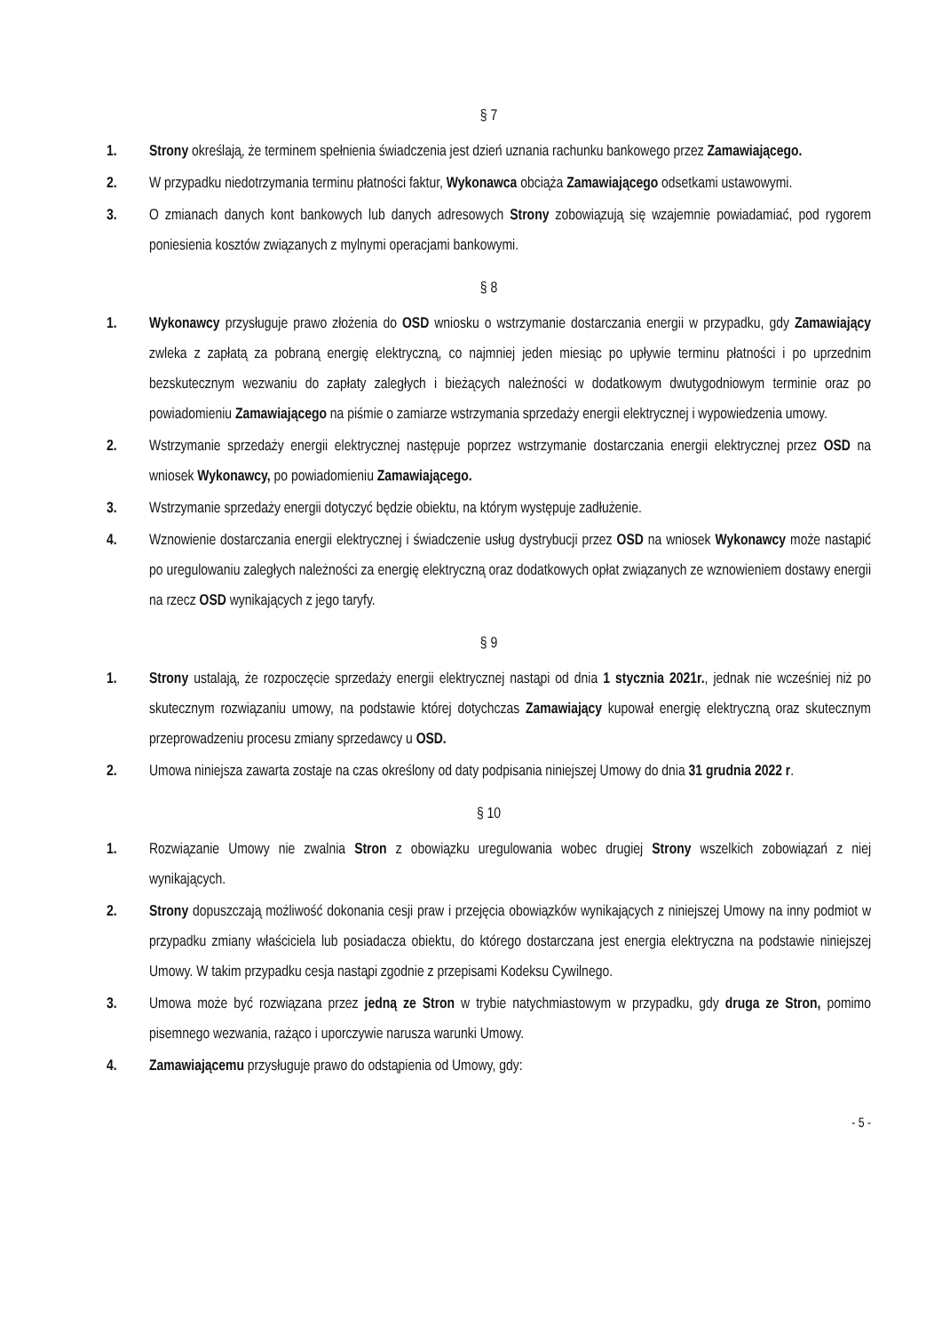§ 7
1. Strony określają, że terminem spełnienia świadczenia jest dzień uznania rachunku bankowego przez Zamawiającego.
2. W przypadku niedotrzymania terminu płatności faktur, Wykonawca obciąża Zamawiającego odsetkami ustawowymi.
3. O zmianach danych kont bankowych lub danych adresowych Strony zobowiązują się wzajemnie powiadamiać, pod rygorem poniesienia kosztów związanych z mylnymi operacjami bankowymi.
§ 8
1. Wykonawcy przysługuje prawo złożenia do OSD wniosku o wstrzymanie dostarczania energii w przypadku, gdy Zamawiający zwleka z zapłatą za pobraną energię elektryczną, co najmniej jeden miesiąc po upływie terminu płatności i po uprzednim bezskutecznym wezwaniu do zapłaty zaległych i bieżących należności w dodatkowym dwutygodniowym terminie oraz po powiadomieniu Zamawiającego na piśmie o zamiarze wstrzymania sprzedaży energii elektrycznej i wypowiedzenia umowy.
2. Wstrzymanie sprzedaży energii elektrycznej następuje poprzez wstrzymanie dostarczania energii elektrycznej przez OSD na wniosek Wykonawcy, po powiadomieniu Zamawiającego.
3. Wstrzymanie sprzedaży energii dotyczyć będzie obiektu, na którym występuje zadłużenie.
4. Wznowienie dostarczania energii elektrycznej i świadczenie usług dystrybucji przez OSD na wniosek Wykonawcy może nastąpić po uregulowaniu zaległych należności za energię elektryczną oraz dodatkowych opłat związanych ze wznowieniem dostawy energii na rzecz OSD wynikających z jego taryfy.
§ 9
1. Strony ustalają, że rozpoczęcie sprzedaży energii elektrycznej nastąpi od dnia 1 stycznia 2021r., jednak nie wcześniej niż po skutecznym rozwiązaniu umowy, na podstawie której dotychczas Zamawiający kupował energię elektryczną oraz skutecznym przeprowadzeniu procesu zmiany sprzedawcy u OSD.
2. Umowa niniejsza zawarta zostaje na czas określony od daty podpisania niniejszej Umowy do dnia 31 grudnia 2022 r.
§ 10
1. Rozwiązanie Umowy nie zwalnia Stron z obowiązku uregulowania wobec drugiej Strony wszelkich zobowiązań z niej wynikających.
2. Strony dopuszczają możliwość dokonania cesji praw i przejęcia obowiązków wynikających z niniejszej Umowy na inny podmiot w przypadku zmiany właściciela lub posiadacza obiektu, do którego dostarczana jest energia elektryczna na podstawie niniejszej Umowy. W takim przypadku cesja nastąpi zgodnie z przepisami Kodeksu Cywilnego.
3. Umowa może być rozwiązana przez jedną ze Stron w trybie natychmiastowym w przypadku, gdy druga ze Stron, pomimo pisemnego wezwania, rażąco i uporczywie narusza warunki Umowy.
4. Zamawiającemu przysługuje prawo do odstąpienia od Umowy, gdy:
- 5 -